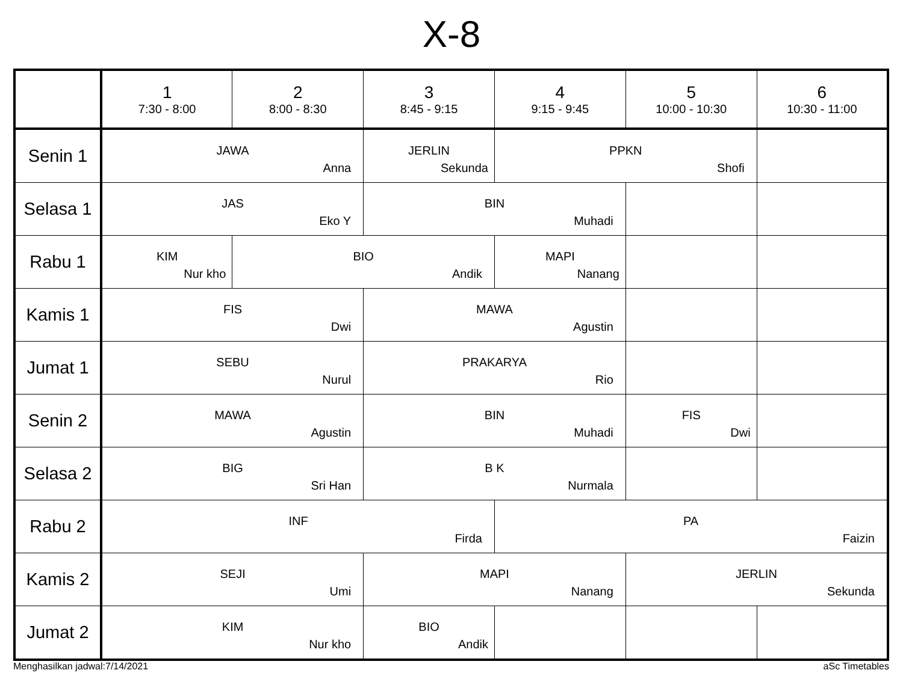X-8
| | 1 7:30 - 8:00 | 2 8:00 - 8:30 | 3 8:45 - 9:15 | 4 9:15 - 9:45 | 5 10:00 - 10:30 | 6 10:30 - 11:00 |
| --- | --- | --- | --- | --- | --- | --- |
| Senin 1 | JAWA Anna | | JERLIN Sekunda | PPKN Shofi | | |
| Selasa 1 | JAS Eko Y | | BIN Muhadi | | | |
| Rabu 1 | KIM Nur kho | BIO Andik | | MAPI Nanang | | |
| Kamis 1 | FIS Dwi | | MAWA Agustin | | | |
| Jumat 1 | SEBU Nurul | | PRAKARYA Rio | | | |
| Senin 2 | MAWA Agustin | | BIN Muhadi | | FIS Dwi | |
| Selasa 2 | BIG Sri Han | | B K Nurmala | | | |
| Rabu 2 | INF Firda | | | PA Faizin | | |
| Kamis 2 | SEJI Umi | | MAPI Nanang | | JERLIN Sekunda | |
| Jumat 2 | KIM Nur kho | | BIO Andik | | | |
Menghasilkan jadwal:7/14/2021 aSc Timetables